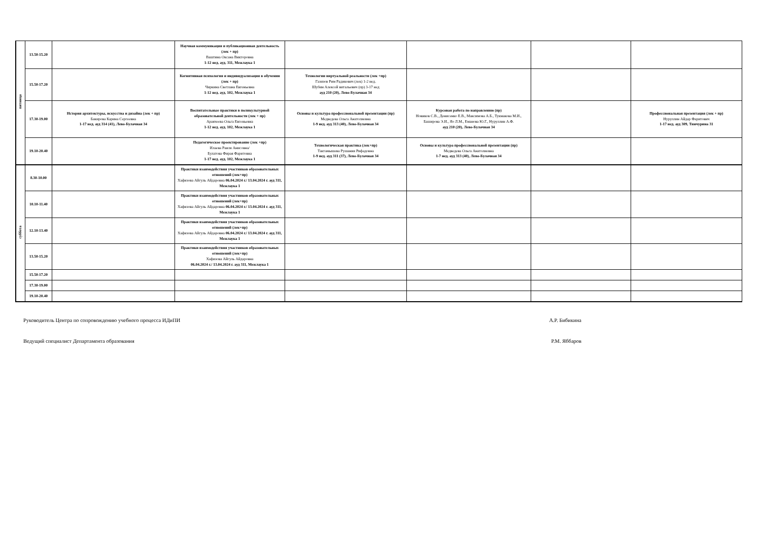| пятница | 13.50-15.20 | | Научная коммуникация и публикационная деятельность (лек + пр) Ваштина Оксана Викторовна 1-12 нед. ауд. 311, Межлаука 1 | | | | |
| | 15.50-17.20 | | Когнитивная психология и индивидуализация в обучении (лек + пр) Чиркина Светлана Евгеньевна 1-12 нед. ауд. 102, Межлаука 1 | Технологии виртуальной реальности (лек +пр) Газизов Рим Радикович (лек) 1-2 нед. Шубин Алексей витальевич (пр) 3-17 нед ауд 210 (20), Лево-Булачная 34 | | | |
| | 17.30-19.00 | История архитектуры, искусства и дизайна (лек + пр) Бакирова Карина Сергеевна 1-17 нед. ауд 314 (41), Лево-Булачная 34 | Воспитательные практики в поликультурной образовательной деятельности (лек + пр) Аракчеева Ольга Евгеньевна 1-12 нед. ауд. 102, Межлаука 1 | Основы и культура профессиональной презентации (пр) Медведева Ольга Анатолиевна 1-9 нед. ауд 313 (40), Лево-Булачная 34 | Курсовая работа по направлению (пр) Новиков С.В., Денисенко Е.В., Максимова А.Б., Тукмакова М.И., Баширова Э.И., Яо Л.М., Еманова Ю.Г., Нуруллин А.Ф. ауд 210 (20), Лево-Булачная 34 | | Профессиональная презентация (лек + пр) Нуруллин Айдар Фаритович 1-17 нед. ауд 309, Тинчурина 31 |
| | 19.10-20.40 | | Педагогическое проектирование (лек +пр) Илаева Раиля Анисовна/ Булатова Фирая Фаритовна 1-17 нед. ауд. 102, Межлаука 1 | Технологическая практика (лек+пр) Тактамышева Рушания Рифадовна 1-9 нед. ауд 311 (37), Лево-Булачная 34 | Основы и культура профессиональной презентации (пр) Медведева Ольга Анатолиевна 1-7 нед. ауд 313 (40), Лево-Булачная 34 | | |
| суббота | 8.30-10.00 | | Практики взаимодействия участников образовательных отношений (лек+пр) Хафизова Айгуль Айдаровна 06.04.2024 г./ 13.04.2024 г. ауд 311, Межлаука 1 | | | | |
| | 10.10-11.40 | | Практики взаимодействия участников образовательных отношений (лек+пр) Хафизова Айгуль Айдаровна 06.04.2024 г./ 13.04.2024 г. ауд 311, Межлаука 1 | | | | |
| | 12.10-13.40 | | Практики взаимодействия участников образовательных отношений (лек+пр) Хафизова Айгуль Айдаровна 06.04.2024 г./ 13.04.2024 г. ауд 311, Межлаука 1 | | | | |
| | 13.50-15.20 | | Практики взаимодействия участников образовательных отношений (лек+пр) Хафизова Айгуль Айдаровна 06.04.2024 г./ 13.04.2024 г. ауд 311, Межлаука 1 | | | | |
| | 15.50-17.20 | | | | | | |
| | 17.30-19.00 | | | | | | |
| | 19.10-20.40 | | | | | | |
Руководитель Центра по сопровождению учебного процесса ИДиПИ А.Р. Бибикина
Ведущий специалист Департамента образования Р.М. Яббаров